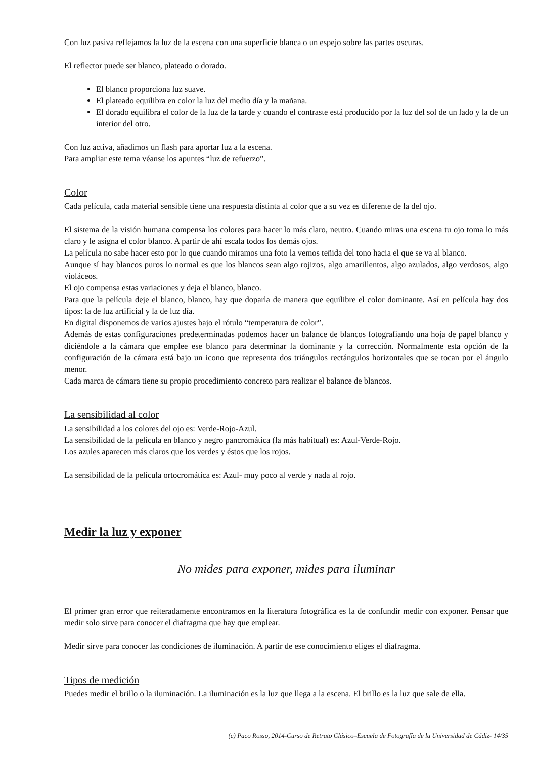Con luz pasiva reflejamos la luz de la escena con una superficie blanca o un espejo sobre las partes oscuras.
El reflector puede ser blanco, plateado o dorado.
El blanco proporciona luz suave.
El plateado equilibra en color la luz del medio día y la mañana.
El dorado equilibra el color de la luz de la tarde y cuando el contraste está producido por la luz del sol de un lado y la de un interior del otro.
Con luz activa, añadimos un flash para aportar luz a la escena.
Para ampliar este tema véanse los apuntes “luz de refuerzo”.
Color
Cada película, cada material sensible tiene una respuesta distinta al color que a su vez es diferente de la del ojo.
El sistema de la visión humana compensa los colores para hacer lo más claro, neutro. Cuando miras una escena tu ojo toma lo más claro y le asigna el color blanco. A partir de ahí escala todos los demás ojos.
La película no sabe hacer esto por lo que cuando miramos una foto la vemos teñida del tono hacia el que se va al blanco.
Aunque sí hay blancos puros lo normal es que los blancos sean algo rojizos, algo amarillentos, algo azulados, algo verdosos, algo violáceos.
El ojo compensa estas variaciones y deja el blanco, blanco.
Para que la película deje el blanco, blanco, hay que doparla de manera que equilibre el color dominante. Así en película hay dos tipos: la de luz artificial y la de luz día.
En digital disponemos de varios ajustes bajo el rótulo “temperatura de color”.
Además de estas configuraciones predeterminadas podemos hacer un balance de blancos fotografiando una hoja de papel blanco y diciéndole a la cámara que emplee ese blanco para determinar la dominante y la corrección. Normalmente esta opción de la configuración de la cámara está bajo un icono que representa dos triángulos rectángulos horizontales que se tocan por el ángulo menor.
Cada marca de cámara tiene su propio procedimiento concreto para realizar el balance de blancos.
La sensibilidad al color
La sensibilidad a los colores del ojo es: Verde-Rojo-Azul.
La sensibilidad de la película en blanco y negro pancromática (la más habitual) es: Azul-Verde-Rojo.
Los azules aparecen más claros que los verdes y éstos que los rojos.
La sensibilidad de la película ortocromática es: Azul- muy poco al verde y nada al rojo.
Medir la luz y exponer
No mides para exponer, mides para iluminar
El primer gran error que reiteradamente encontramos en la literatura fotográfica es la de confundir medir con exponer. Pensar que medir solo sirve para conocer el diafragma que hay que emplear.
Medir sirve para conocer las condiciones de iluminación. A partir de ese conocimiento eliges el diafragma.
Tipos de medición
Puedes medir el brillo o la iluminación. La iluminación es la luz que llega a la escena. El brillo es la luz que sale de ella.
(c) Paco Rosso, 2014-Curso de Retrato Clásico–Escuela de Fotografía de la Universidad de Cádiz- 14/35